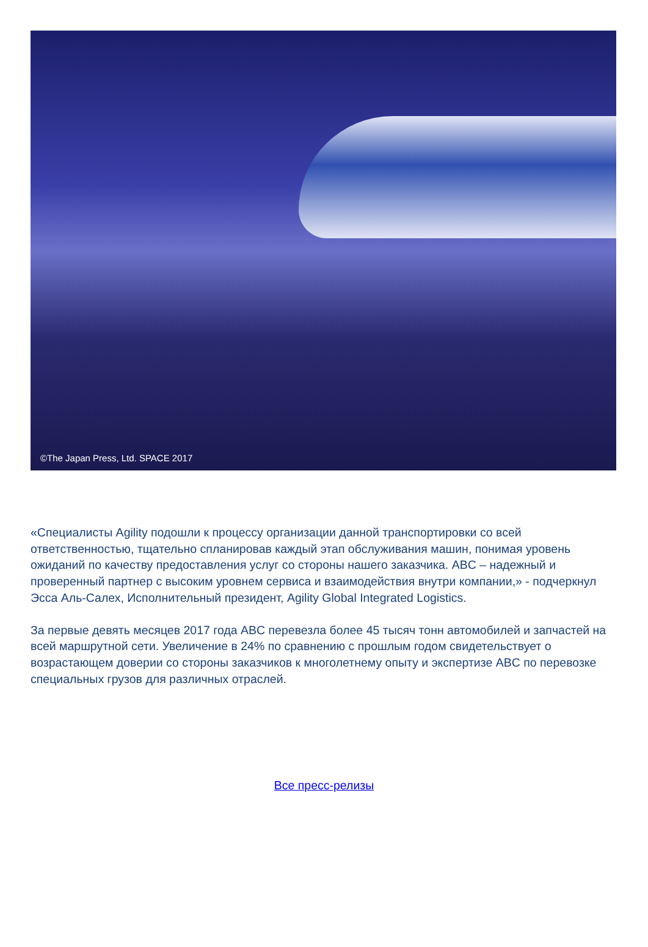©The Japan Press, Ltd. SPACE 2017
«Специалисты Agility подошли к процессу организации данной транспортировки со всей ответственностью, тщательно спланировав каждый этап обслуживания машин, понимая уровень ожиданий по качеству предоставления услуг со стороны нашего заказчика. ABC – надежный и проверенный партнер с высоким уровнем сервиса и взаимодействия внутри компании,» - подчеркнул Эсса Аль-Салех, Исполнительный президент, Agility Global Integrated Logistics.
За первые девять месяцев 2017 года ABC перевезла более 45 тысяч тонн автомобилей и запчастей на всей маршрутной сети. Увеличение в 24% по сравнению с прошлым годом свидетельствует о возрастающем доверии со стороны заказчиков к многолетнему опыту и экспертизе ABC по перевозке специальных грузов для различных отраслей.
Все пресс-релизы